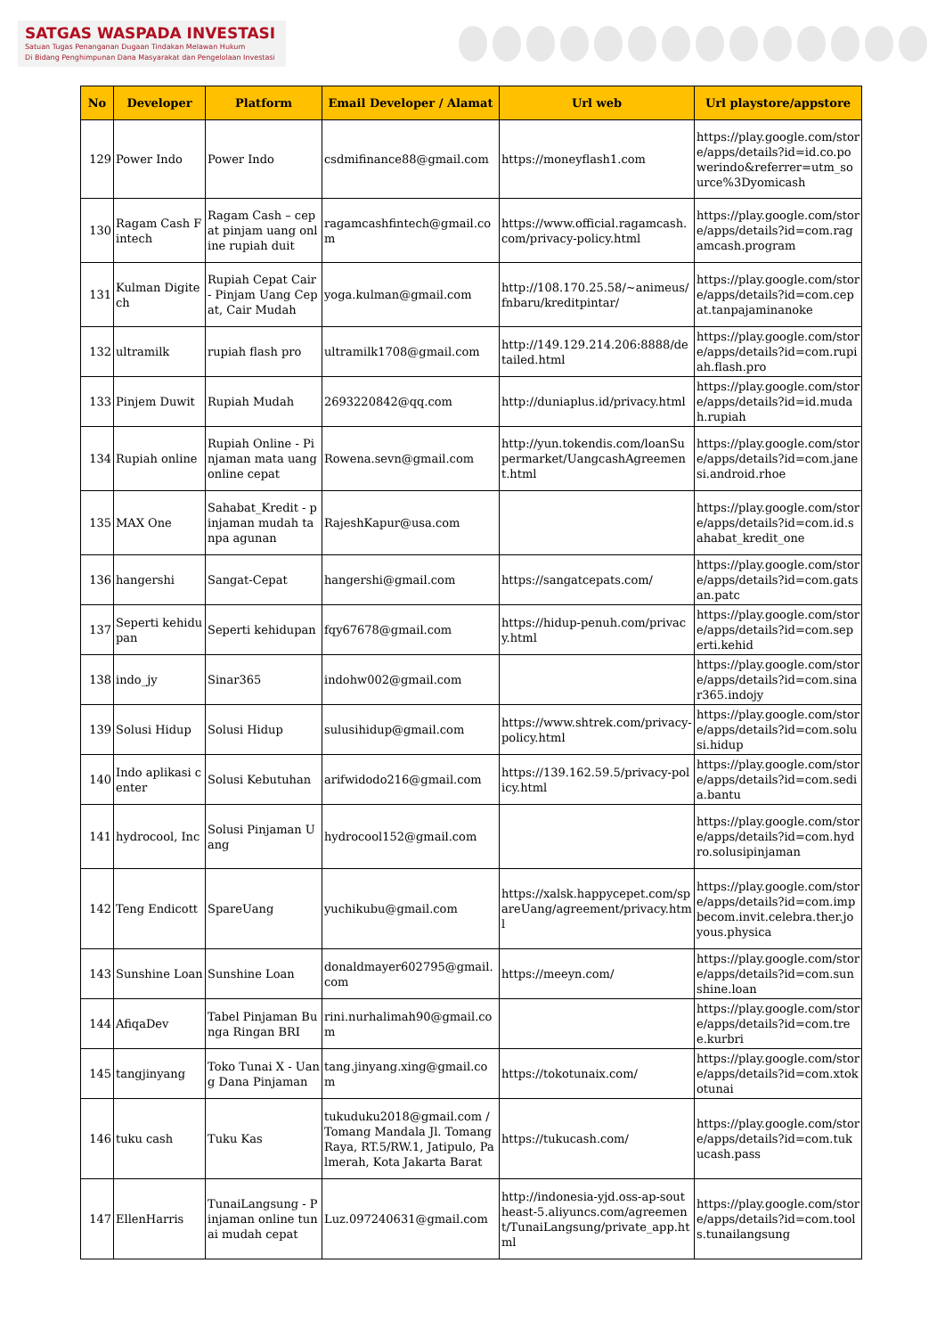SATGAS WASPADA INVESTASI
Satuan Tugas Penanganan Dugaan Tindakan Melawan Hukum
Di Bidang Penghimpunan Dana Masyarakat dan Pengelolaan Investasi
| No | Developer | Platform | Email Developer / Alamat | Url web | Url playstore/appstore |
| --- | --- | --- | --- | --- | --- |
| 129 | Power Indo | Power Indo | csdmifinance88@gmail.com | https://moneyflash1.com | https://play.google.com/store/apps/details?id=id.co.powerindo&referrer=utm_source%3Dyomicash |
| 130 | Ragam Cash Fintech | Ragam Cash – cepat pinjam uang online rupiah duit | ragamcashfintech@gmail.com | https://www.official.ragamcash.com/privacy-policy.html | https://play.google.com/store/apps/details?id=com.ragamcash.program |
| 131 | Kulman Digitech | Rupiah Cepat Cair - Pinjam Uang Cepat, Cair Mudah | yoga.kulman@gmail.com | http://108.170.25.58/~animeus/fnbaru/kreditpintar/ | https://play.google.com/store/apps/details?id=com.cepat.tanpajaminanoke |
| 132 | ultramilk | rupiah flash pro | ultramilk1708@gmail.com | http://149.129.214.206:8888/detailed.html | https://play.google.com/store/apps/details?id=com.rupiah.flash.pro |
| 133 | Pinjem Duwit | Rupiah Mudah | 2693220842@qq.com | http://duniaplus.id/privacy.html | https://play.google.com/store/apps/details?id=id.mudah.rupiah |
| 134 | Rupiah online | Rupiah Online - Pinjaman mata uang online cepat | Rowena.sevn@gmail.com | http://yun.tokendis.com/loanSupermarket/UangcashAgreement.html | https://play.google.com/store/apps/details?id=com.janesi.android.rhoe |
| 135 | MAX One | Sahabat_Kredit - pinjaman mudah tanpa agunan | RajeshKapur@usa.com | | https://play.google.com/store/apps/details?id=com.id.sahabat_kredit_one |
| 136 | hangershi | Sangat-Cepat | hangershi@gmail.com | https://sangatcepats.com/ | https://play.google.com/store/apps/details?id=com.gatsan.patc |
| 137 | Seperti kehidupan | Seperti kehidupan | fqy67678@gmail.com | https://hidup-penuh.com/privacy.html | https://play.google.com/store/apps/details?id=com.seperti.kehid |
| 138 | indo_jy | Sinar365 | indohw002@gmail.com | | https://play.google.com/store/apps/details?id=com.sinar365.indojy |
| 139 | Solusi Hidup | Solusi Hidup | sulusihidup@gmail.com | https://www.shtrek.com/privacy-policy.html | https://play.google.com/store/apps/details?id=com.solusi.hidup |
| 140 | Indo aplikasi center | Solusi Kebutuhan | arifwidodo216@gmail.com | https://139.162.59.5/privacy-policy.html | https://play.google.com/store/apps/details?id=com.sedia.bantu |
| 141 | hydrocool, Inc | Solusi Pinjaman Uang | hydrocool152@gmail.com | | https://play.google.com/store/apps/details?id=com.hydro.solusipinjaman |
| 142 | Teng Endicott | SpareUang | yuchikubu@gmail.com | https://xalsk.happycepet.com/spareUang/agreement/privacy.html | https://play.google.com/store/apps/details?id=com.impbecom.invit.celebra.ther.joyous.physica |
| 143 | Sunshine Loan | Sunshine Loan | donaldmayer602795@gmail.com | https://meeyn.com/ | https://play.google.com/store/apps/details?id=com.sunshine.loan |
| 144 | AfiqaDev | Tabel Pinjaman Bunga Ringan BRI | rini.nurhalimah90@gmail.com | | https://play.google.com/store/apps/details?id=com.tree.kurbri |
| 145 | tangjinyang | Toko Tunai X - Uang Dana Pinjaman | tang.jinyang.xing@gmail.com | https://tokotunaix.com/ | https://play.google.com/store/apps/details?id=com.xtokotunai |
| 146 | tuku cash | Tuku Kas | tukuduku2018@gmail.com / Tomang Mandala Jl. Tomang Raya, RT.5/RW.1, Jatipulo, Palmerah, Kota Jakarta Barat | https://tukucash.com/ | https://play.google.com/store/apps/details?id=com.tukucash.pass |
| 147 | EllenHarris | TunaiLangsung - Pinjaman online tunai mudah cepat | Luz.097240631@gmail.com | http://indonesia-yjd.oss-ap-southeast-5.aliyuncs.com/agreement/TunaiLangsung/private_app.html | https://play.google.com/store/apps/details?id=com.tools.tunailangsung |